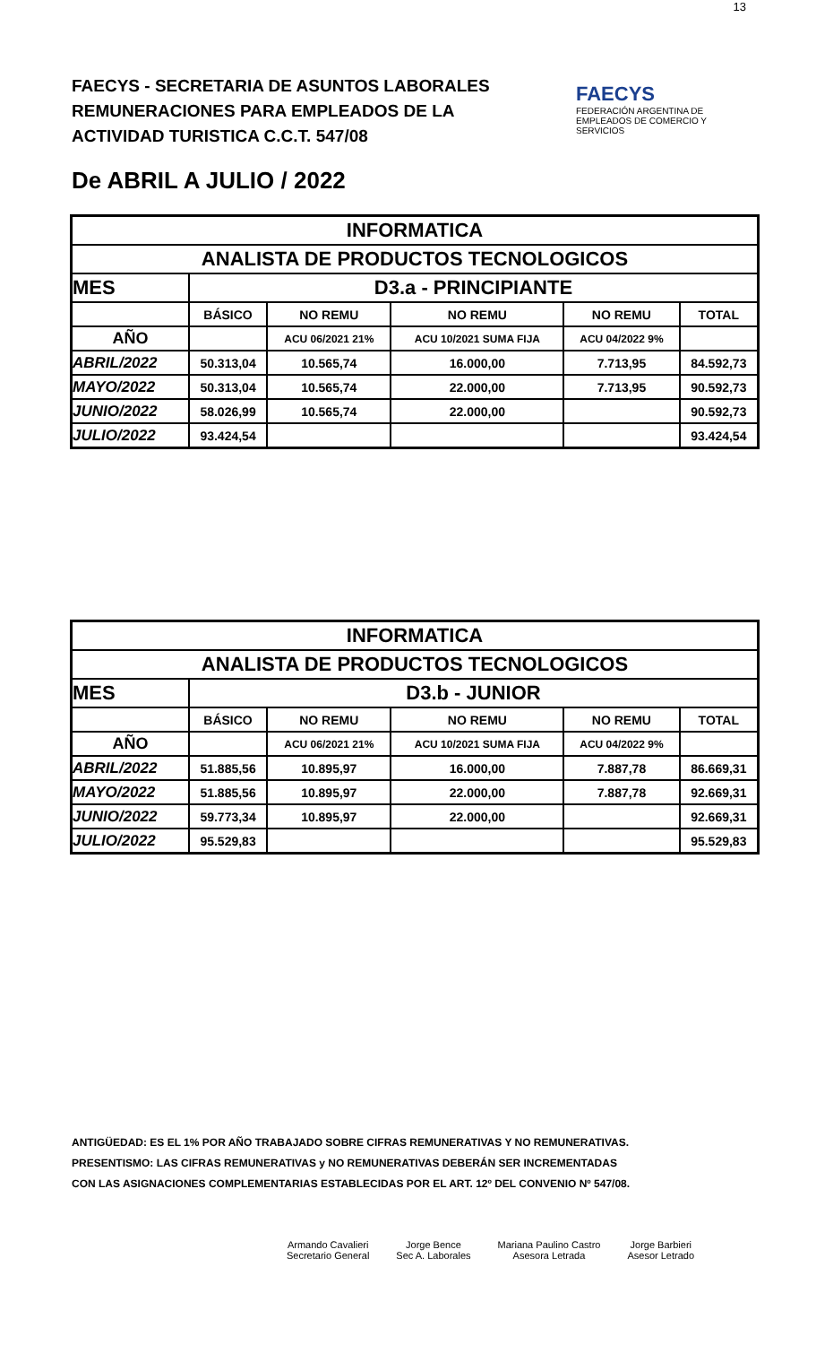13
FAECYS - SECRETARIA DE ASUNTOS LABORALES
REMUNERACIONES PARA EMPLEADOS DE LA
ACTIVIDAD TURISTICA C.C.T. 547/08
FAECYS
FEDERACIÓN ARGENTINA DE EMPLEADOS DE COMERCIO Y SERVICIOS
De ABRIL A JULIO / 2022
| INFORMATICA | | | | | |
| ANALISTA DE PRODUCTOS TECNOLOGICOS | | | | | |
| MES | D3.a - PRINCIPIANTE | | | | |
| | BÁSICO | NO REMU | NO REMU | NO REMU | TOTAL |
| AÑO | | ACU 06/2021 21% | ACU 10/2021 SUMA FIJA | ACU 04/2022 9% | |
| ABRIL/2022 | 50.313,04 | 10.565,74 | 16.000,00 | 7.713,95 | 84.592,73 |
| MAYO/2022 | 50.313,04 | 10.565,74 | 22.000,00 | 7.713,95 | 90.592,73 |
| JUNIO/2022 | 58.026,99 | 10.565,74 | 22.000,00 | | 90.592,73 |
| JULIO/2022 | 93.424,54 | | | | 93.424,54 |
| INFORMATICA | | | | | |
| ANALISTA DE PRODUCTOS TECNOLOGICOS | | | | | |
| MES | D3.b - JUNIOR | | | | |
| | BÁSICO | NO REMU | NO REMU | NO REMU | TOTAL |
| AÑO | | ACU 06/2021 21% | ACU 10/2021 SUMA FIJA | ACU 04/2022 9% | |
| ABRIL/2022 | 51.885,56 | 10.895,97 | 16.000,00 | 7.887,78 | 86.669,31 |
| MAYO/2022 | 51.885,56 | 10.895,97 | 22.000,00 | 7.887,78 | 92.669,31 |
| JUNIO/2022 | 59.773,34 | 10.895,97 | 22.000,00 | | 92.669,31 |
| JULIO/2022 | 95.529,83 | | | | 95.529,83 |
ANTIGÜEDAD: ES EL 1% POR AÑO TRABAJADO SOBRE CIFRAS REMUNERATIVAS Y NO REMUNERATIVAS.
PRESENTISMO: LAS CIFRAS REMUNERATIVAS y NO REMUNERATIVAS DEBERÁN SER INCREMENTADAS
CON LAS ASIGNACIONES COMPLEMENTARIAS ESTABLECIDAS POR EL ART. 12º DEL CONVENIO Nº 547/08.
Armando Cavalieri
Secretario General
Jorge Bence
Sec A. Laborales
Mariana Paulino Castro
Asesora Letrada
Jorge Barbieri
Asesor Letrado